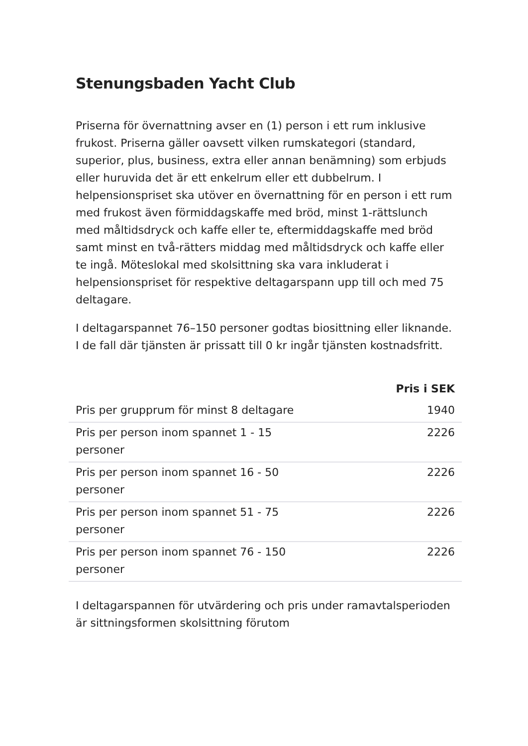Stenungsbaden Yacht Club
Priserna för övernattning avser en (1) person i ett rum inklusive frukost. Priserna gäller oavsett vilken rumskategori (standard, superior, plus, business, extra eller annan benämning) som erbjuds eller huruvida det är ett enkelrum eller ett dubbelrum. I helpensionspriset ska utöver en övernattning för en person i ett rum med frukost även förmiddagskaffe med bröd, minst 1-rättslunch med måltidsdryck och kaffe eller te, eftermiddagskaffe med bröd samt minst en två-rätters middag med måltidsdryck och kaffe eller te ingå. Möteslokal med skolsittning ska vara inkluderat i helpensionspriset för respektive deltagarspann upp till och med 75 deltagare.
I deltagarspannet 76–150 personer godtas biosittning eller liknande. I de fall där tjänsten är prissatt till 0 kr ingår tjänsten kostnadsfritt.
| | Pris i SEK |
| Pris per grupprum för minst 8 deltagare | 1940 |
| Pris per person inom spannet 1 - 15 personer | 2226 |
| Pris per person inom spannet 16 - 50 personer | 2226 |
| Pris per person inom spannet 51 - 75 personer | 2226 |
| Pris per person inom spannet 76 - 150 personer | 2226 |
I deltagarspannen för utvärdering och pris under ramavtalsperioden är sittningsformen skolsittning förutom